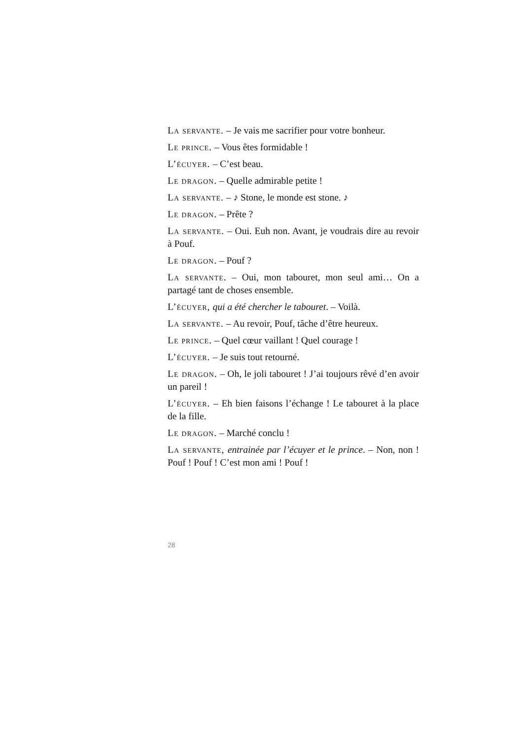La servante. – Je vais me sacrifier pour votre bonheur.
Le prince. – Vous êtes formidable !
L’écuyer. – C’est beau.
Le dragon. – Quelle admirable petite !
La servante. – ♪ Stone, le monde est stone. ♪
Le dragon. – Prête ?
La servante. – Oui. Euh non. Avant, je voudrais dire au revoir à Pouf.
Le dragon. – Pouf ?
La servante. – Oui, mon tabouret, mon seul ami… On a partagé tant de choses ensemble.
L’écuyer, qui a été chercher le tabouret. – Voilà.
La servante. – Au revoir, Pouf, tâche d’être heureux.
Le prince. – Quel cœur vaillant ! Quel courage !
L’écuyer. – Je suis tout retourné.
Le dragon. – Oh, le joli tabouret ! J’ai toujours rêvé d’en avoir un pareil !
L’écuyer. – Eh bien faisons l’échange ! Le tabouret à la place de la fille.
Le dragon. – Marché conclu !
La servante, entrainée par l’écuyer et le prince. – Non, non ! Pouf ! Pouf ! C’est mon ami ! Pouf !
28